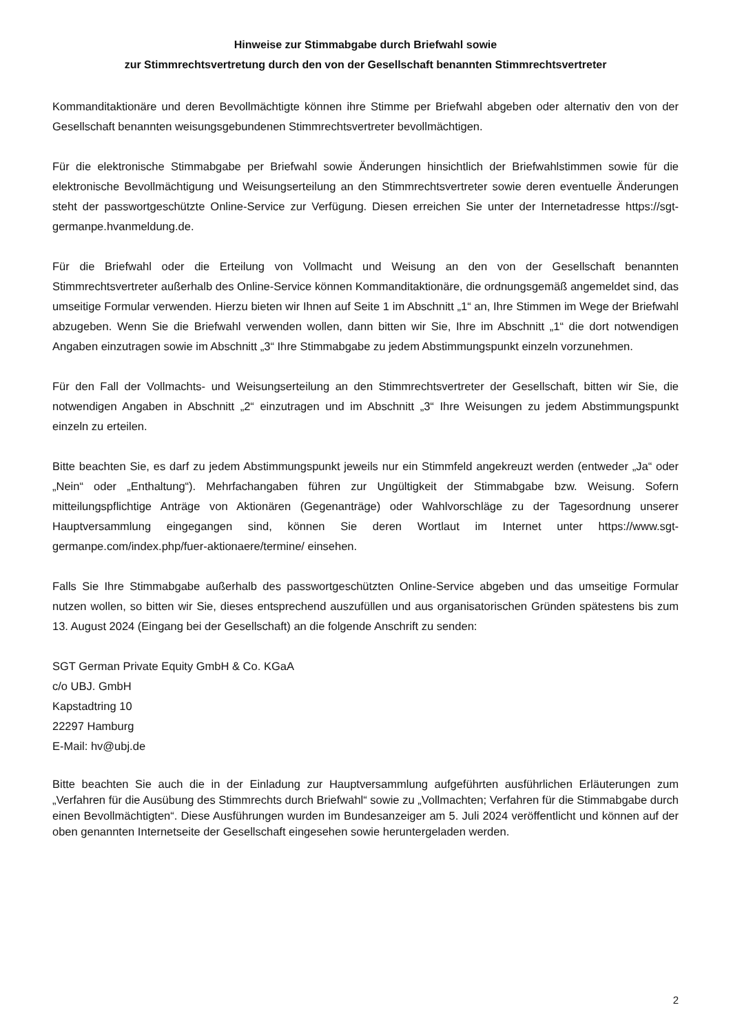Hinweise zur Stimmabgabe durch Briefwahl sowie
zur Stimmrechtsvertretung durch den von der Gesellschaft benannten Stimmrechtsvertreter
Kommanditaktionäre und deren Bevollmächtigte können ihre Stimme per Briefwahl abgeben oder alternativ den von der Gesellschaft benannten weisungsgebundenen Stimmrechtsvertreter bevollmächtigen.
Für die elektronische Stimmabgabe per Briefwahl sowie Änderungen hinsichtlich der Briefwahlstimmen sowie für die elektronische Bevollmächtigung und Weisungserteilung an den Stimmrechtsvertreter sowie deren eventuelle Änderungen steht der passwortgeschützte Online-Service zur Verfügung. Diesen erreichen Sie unter der Internetadresse https://sgt-germanpe.hvanmeldung.de.
Für die Briefwahl oder die Erteilung von Vollmacht und Weisung an den von der Gesellschaft benannten Stimmrechtsvertreter außerhalb des Online-Service können Kommanditaktionäre, die ordnungsgemäß angemeldet sind, das umseitige Formular verwenden. Hierzu bieten wir Ihnen auf Seite 1 im Abschnitt „1“ an, Ihre Stimmen im Wege der Briefwahl abzugeben. Wenn Sie die Briefwahl verwenden wollen, dann bitten wir Sie, Ihre im Abschnitt „1“ die dort notwendigen Angaben einzutragen sowie im Abschnitt „3“ Ihre Stimmabgabe zu jedem Abstimmungspunkt einzeln vorzunehmen.
Für den Fall der Vollmachts- und Weisungserteilung an den Stimmrechtsvertreter der Gesellschaft, bitten wir Sie, die notwendigen Angaben in Abschnitt „2“ einzutragen und im Abschnitt „3“ Ihre Weisungen zu jedem Abstimmungspunkt einzeln zu erteilen.
Bitte beachten Sie, es darf zu jedem Abstimmungspunkt jeweils nur ein Stimmfeld angekreuzt werden (entweder „Ja“ oder „Nein“ oder „Enthaltung“). Mehrfachangaben führen zur Ungültigkeit der Stimmabgabe bzw. Weisung. Sofern mitteilungspflichtige Anträge von Aktionären (Gegenanträge) oder Wahlvorschläge zu der Tagesordnung unserer Hauptversammlung eingegangen sind, können Sie deren Wortlaut im Internet unter https://www.sgt-germanpe.com/index.php/fuer-aktionaere/termine/ einsehen.
Falls Sie Ihre Stimmabgabe außerhalb des passwortgeschützten Online-Service abgeben und das umseitige Formular nutzen wollen, so bitten wir Sie, dieses entsprechend auszufüllen und aus organisatorischen Gründen spätestens bis zum 13. August 2024 (Eingang bei der Gesellschaft) an die folgende Anschrift zu senden:
SGT German Private Equity GmbH & Co. KGaA
c/o UBJ. GmbH
Kapstadtring 10
22297 Hamburg
E-Mail: hv@ubj.de
Bitte beachten Sie auch die in der Einladung zur Hauptversammlung aufgeführten ausführlichen Erläuterungen zum „Verfahren für die Ausübung des Stimmrechts durch Briefwahl“ sowie zu „Vollmachten; Verfahren für die Stimmabgabe durch einen Bevollmächtigten“. Diese Ausführungen wurden im Bundesanzeiger am 5. Juli 2024 veröffentlicht und können auf der oben genannten Internetseite der Gesellschaft eingesehen sowie heruntergeladen werden.
2